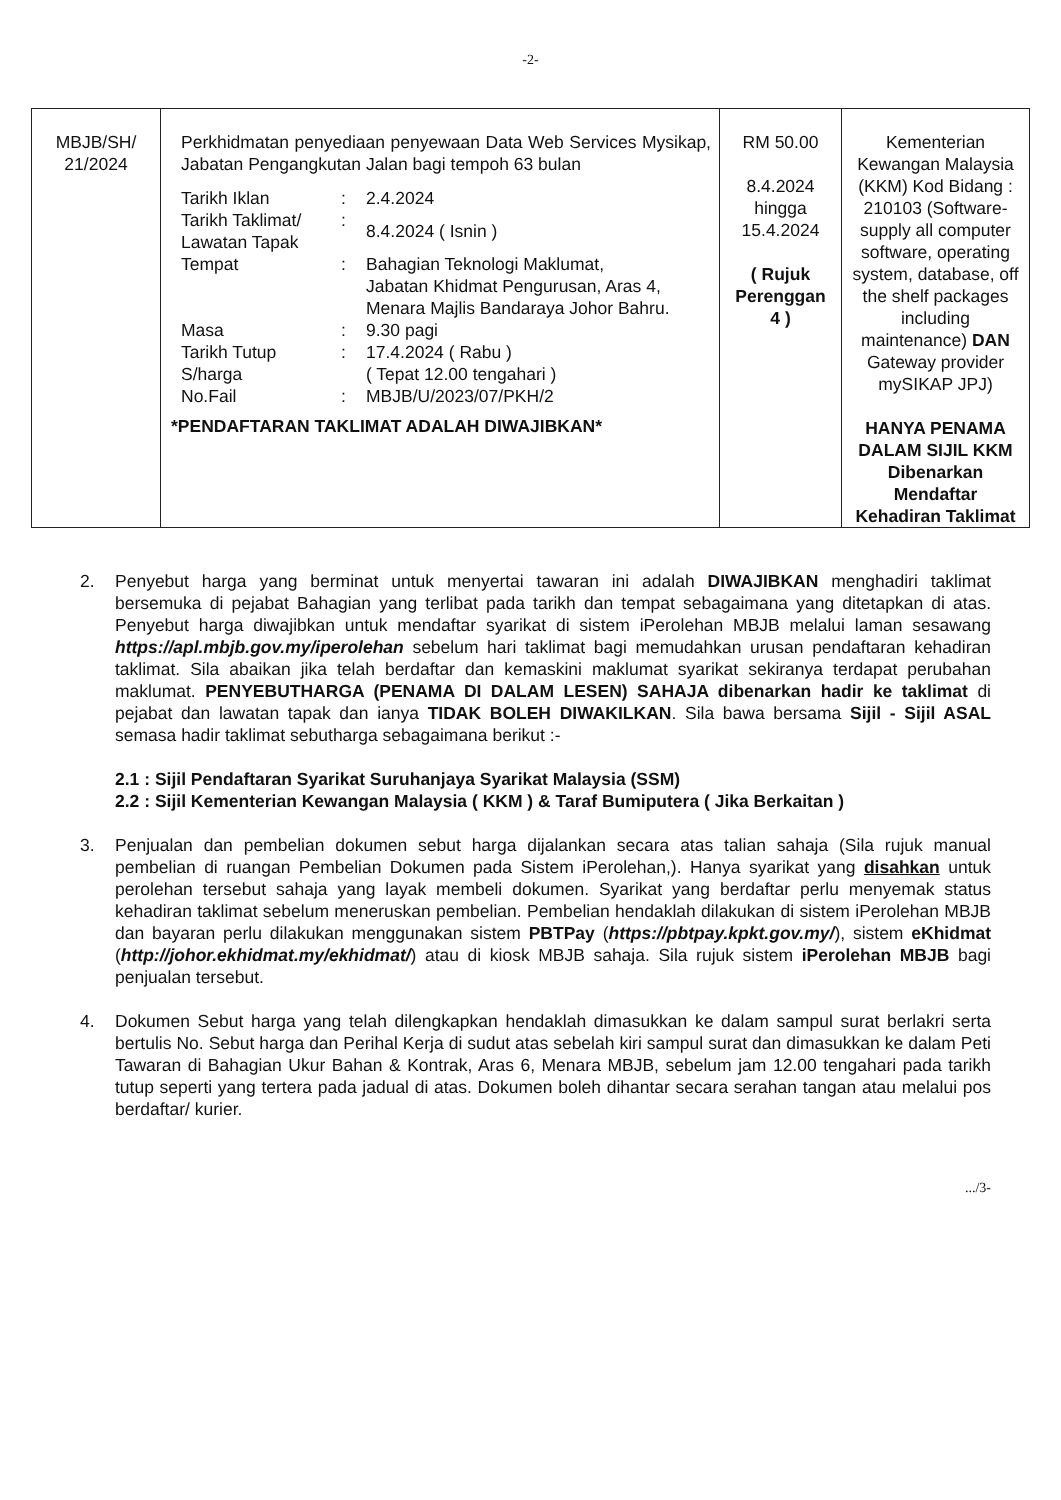-2-
| MBJB/SH/ 21/2024 | Perkhidmatan penyediaan penyewaan Data Web Services Mysikap, Jabatan Pengangkutan Jalan bagi tempoh 63 bulan / Tarikh Iklan / : / 2.4.2024 / / Tarikh Taklimat/ Lawatan Tapak / : / 8.4.2024 ( Isnin ) / / Tempat / : / Bahagian Teknologi Maklumat, Jabatan Khidmat Pengurusan, Aras 4, Menara Majlis Bandaraya Johor Bahru. / / Masa / : / 9.30 pagi / / Tarikh Tutup S/harga / : / 17.4.2024 ( Rabu ) ( Tepat 12.00 tengahari ) / / No.Fail / : / MBJB/U/2023/07/PKH/2 / *PENDAFTARAN TAKLIMAT ADALAH DIWAJIBKAN* | RM 50.00 8.4.2024 hingga 15.4.2024 ( Rujuk Perenggan 4 ) | Kementerian Kewangan Malaysia (KKM) Kod Bidang : 210103 (Software-supply all computer software, operating system, database, off the shelf packages including maintenance) DAN Gateway provider mySIKAP JPJ) HANYA PENAMA DALAM SIJIL KKM Dibenarkan Mendaftar Kehadiran Taklimat |
2. Penyebut harga yang berminat untuk menyertai tawaran ini adalah DIWAJIBKAN menghadiri taklimat bersemuka di pejabat Bahagian yang terlibat pada tarikh dan tempat sebagaimana yang ditetapkan di atas. Penyebut harga diwajibkan untuk mendaftar syarikat di sistem iPerolehan MBJB melalui laman sesawang https://apl.mbjb.gov.my/iperolehan sebelum hari taklimat bagi memudahkan urusan pendaftaran kehadiran taklimat. Sila abaikan jika telah berdaftar dan kemaskini maklumat syarikat sekiranya terdapat perubahan maklumat. PENYEBUTHARGA (PENAMA DI DALAM LESEN) SAHAJA dibenarkan hadir ke taklimat di pejabat dan lawatan tapak dan ianya TIDAK BOLEH DIWAKILKAN. Sila bawa bersama Sijil - Sijil ASAL semasa hadir taklimat sebutharga sebagaimana berikut :-
2.1 : Sijil Pendaftaran Syarikat Suruhanjaya Syarikat Malaysia (SSM)
2.2 : Sijil Kementerian Kewangan Malaysia ( KKM ) & Taraf Bumiputera ( Jika Berkaitan )
3. Penjualan dan pembelian dokumen sebut harga dijalankan secara atas talian sahaja (Sila rujuk manual pembelian di ruangan Pembelian Dokumen pada Sistem iPerolehan,). Hanya syarikat yang disahkan untuk perolehan tersebut sahaja yang layak membeli dokumen. Syarikat yang berdaftar perlu menyemak status kehadiran taklimat sebelum meneruskan pembelian. Pembelian hendaklah dilakukan di sistem iPerolehan MBJB dan bayaran perlu dilakukan menggunakan sistem PBTPay (https://pbtpay.kpkt.gov.my/), sistem eKhidmat (http://johor.ekhidmat.my/ekhidmat/) atau di kiosk MBJB sahaja. Sila rujuk sistem iPerolehan MBJB bagi penjualan tersebut.
4. Dokumen Sebut harga yang telah dilengkapkan hendaklah dimasukkan ke dalam sampul surat berlakri serta bertulis No. Sebut harga dan Perihal Kerja di sudut atas sebelah kiri sampul surat dan dimasukkan ke dalam Peti Tawaran di Bahagian Ukur Bahan & Kontrak, Aras 6, Menara MBJB, sebelum jam 12.00 tengahari pada tarikh tutup seperti yang tertera pada jadual di atas. Dokumen boleh dihantar secara serahan tangan atau melalui pos berdaftar/ kurier.
.../3-